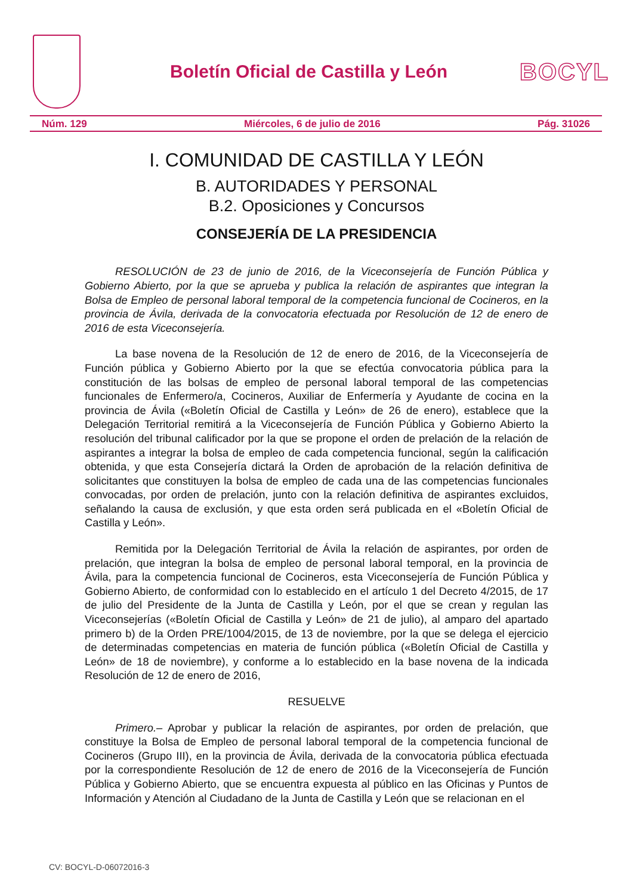Boletín Oficial de Castilla y León
BOCYL
Núm. 129 Miércoles, 6 de julio de 2016 Pág. 31026
I. COMUNIDAD DE CASTILLA Y LEÓN
B. AUTORIDADES Y PERSONAL
B.2. Oposiciones y Concursos
CONSEJERÍA DE LA PRESIDENCIA
RESOLUCIÓN de 23 de junio de 2016, de la Viceconsejería de Función Pública y Gobierno Abierto, por la que se aprueba y publica la relación de aspirantes que integran la Bolsa de Empleo de personal laboral temporal de la competencia funcional de Cocineros, en la provincia de Ávila, derivada de la convocatoria efectuada por Resolución de 12 de enero de 2016 de esta Viceconsejería.
La base novena de la Resolución de 12 de enero de 2016, de la Viceconsejería de Función pública y Gobierno Abierto por la que se efectúa convocatoria pública para la constitución de las bolsas de empleo de personal laboral temporal de las competencias funcionales de Enfermero/a, Cocineros, Auxiliar de Enfermería y Ayudante de cocina en la provincia de Ávila («Boletín Oficial de Castilla y León» de 26 de enero), establece que la Delegación Territorial remitirá a la Viceconsejería de Función Pública y Gobierno Abierto la resolución del tribunal calificador por la que se propone el orden de prelación de la relación de aspirantes a integrar la bolsa de empleo de cada competencia funcional, según la calificación obtenida, y que esta Consejería dictará la Orden de aprobación de la relación definitiva de solicitantes que constituyen la bolsa de empleo de cada una de las competencias funcionales convocadas, por orden de prelación, junto con la relación definitiva de aspirantes excluidos, señalando la causa de exclusión, y que esta orden será publicada en el «Boletín Oficial de Castilla y León».
Remitida por la Delegación Territorial de Ávila la relación de aspirantes, por orden de prelación, que integran la bolsa de empleo de personal laboral temporal, en la provincia de Ávila, para la competencia funcional de Cocineros, esta Viceconsejería de Función Pública y Gobierno Abierto, de conformidad con lo establecido en el artículo 1 del Decreto 4/2015, de 17 de julio del Presidente de la Junta de Castilla y León, por el que se crean y regulan las Viceconsejerías («Boletín Oficial de Castilla y León» de 21 de julio), al amparo del apartado primero b) de la Orden PRE/1004/2015, de 13 de noviembre, por la que se delega el ejercicio de determinadas competencias en materia de función pública («Boletín Oficial de Castilla y León» de 18 de noviembre), y conforme a lo establecido en la base novena de la indicada Resolución de 12 de enero de 2016,
RESUELVE
Primero.– Aprobar y publicar la relación de aspirantes, por orden de prelación, que constituye la Bolsa de Empleo de personal laboral temporal de la competencia funcional de Cocineros (Grupo III), en la provincia de Ávila, derivada de la convocatoria pública efectuada por la correspondiente Resolución de 12 de enero de 2016 de la Viceconsejería de Función Pública y Gobierno Abierto, que se encuentra expuesta al público en las Oficinas y Puntos de Información y Atención al Ciudadano de la Junta de Castilla y León que se relacionan en el
CV: BOCYL-D-06072016-3